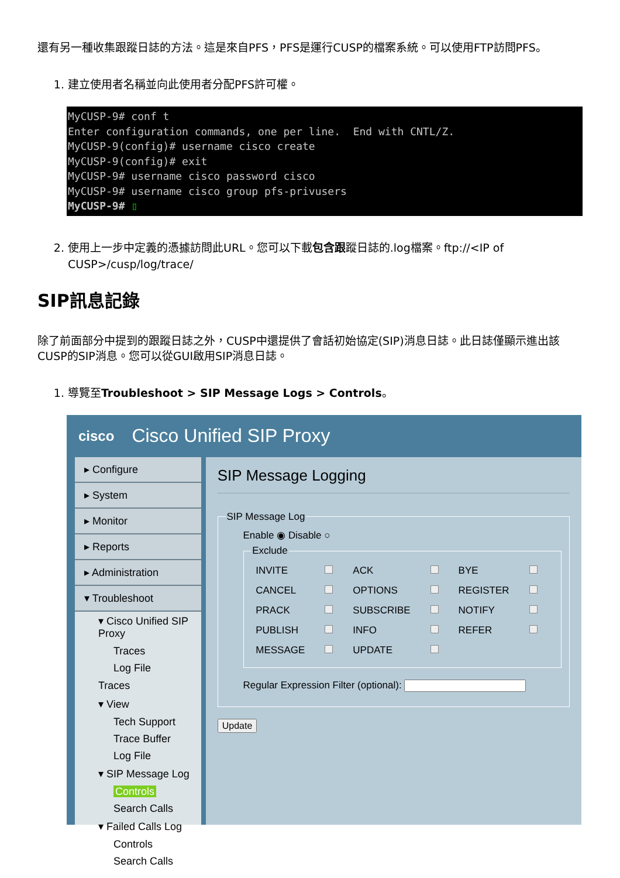還有另一種收集跟蹤日誌的方法。這是來自PFS，PFS是運行CUSP的檔案系統。可以使用FTP訪問PFS。
1. 建立使用者名稱並向此使用者分配PFS許可權。
MyCUSP-9# conf t Enter configuration commands, one per line. End with CNTL/Z. MyCUSP-9(config)# username cisco create MyCUSP-9(config)# exit MyCUSP-9# username cisco password cisco MyCUSP-9# username cisco group pfs-privusers MyCUSP-9# ▯
2. 使用上一步中定義的憑據訪問此URL。您可以下載包含跟蹤日誌的.log檔案。ftp://<IP of CUSP>/cusp/log/trace/
SIP訊息記錄
除了前面部分中提到的跟蹤日誌之外，CUSP中還提供了會話初始協定(SIP)消息日誌。此日誌僅顯示進出該CUSP的SIP消息。您可以從GUI啟用SIP消息日誌。
1. 導覽至Troubleshoot > SIP Message Logs > Controls。
cisco Cisco Unified SIP Proxy
▸ Configure
▸ System
▸ Monitor
▸ Reports
▸ Administration
▾ Troubleshoot
▾ Cisco Unified SIP Proxy
Traces
Log File
Traces
▾ View
Tech Support
Trace Buffer
Log File
▾ SIP Message Log
Controls
Search Calls
▾ Failed Calls Log
Controls
Search Calls
SIP Message Logging
SIP Message Log
Enable ◉ Disable ○
Exclude
| INVITE | | ACK | | BYE | |
| CANCEL | | OPTIONS | | REGISTER | |
| PRACK | | SUBSCRIBE | | NOTIFY | |
| PUBLISH | | INFO | | REFER | |
| MESSAGE | | UPDATE | | | |
Regular Expression Filter (optional):
Update